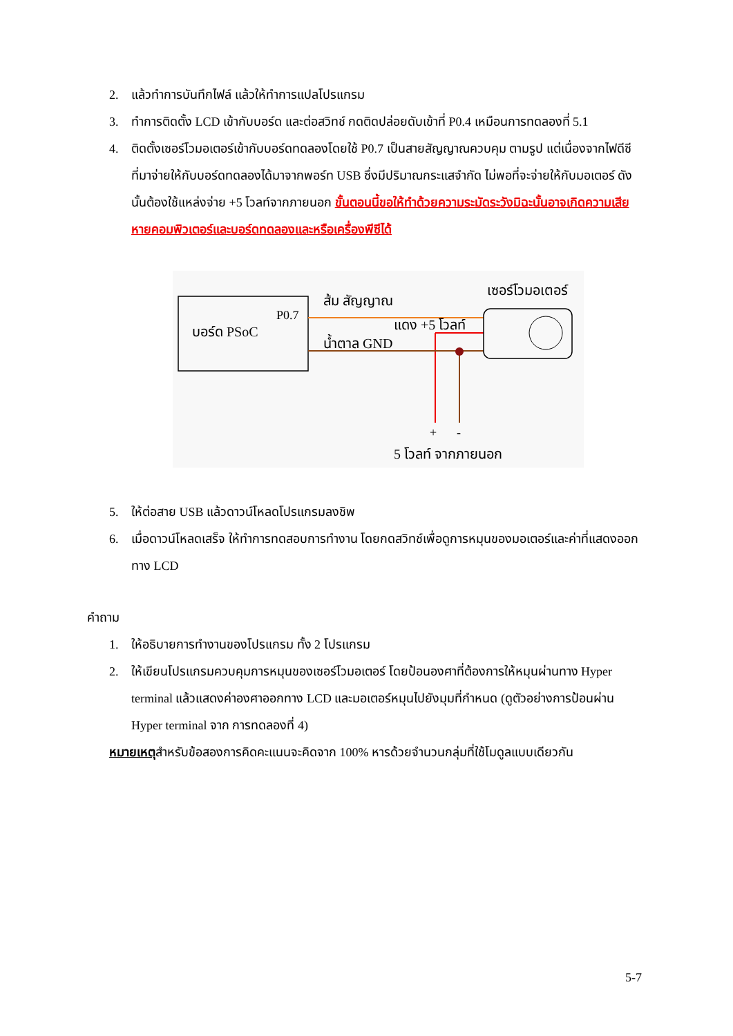2. แล้วทำการบันทึกไฟล์ แล้วให้ทำการแปลโปรแกรม
3. ทำการติดตั้ง LCD เข้ากับบอร์ด และต่อสวิทช์ กดติดปล่อยดับเข้าที่ P0.4 เหมือนการทดลองที่ 5.1
4. ติดตั้งเซอร์โวมอเตอร์เข้ากับบอร์ดทดลองโดยใช้ P0.7 เป็นสายสัญญาณควบคุม ตามรูป แต่เนื่องจากไฟดีซีที่มาจ่ายให้กับบอร์ดทดลองได้มาจากพอร์ท USB ซึ่งมีปริมาณกระแสจำกัด ไม่พอที่จะจ่ายให้กับมอเตอร์ ดังนั้นต้องใช้แหล่งจ่าย +5 โวลท์จากภายนอก ขั้นตอนนี้ขอให้ทำด้วยความระมัดระวังมิฉะนั้นอาจเกิดความเสียหายคอมพิวเตอร์และบอร์ดทดลองและหรือเครื่องพีซีได้
บอร์ด PSoC
P0.7
ส้ม สัญญาณ
เซอร์โวมอเตอร์
แดง +5 โวลท์
น้ำตาล GND
+
-
5 โวลท์ จากภายนอก
5. ให้ต่อสาย USB แล้วดาวน์โหลดโปรแกรมลงชิพ
6. เมื่อดาวน์โหลดเสร็จ ให้ทำการทดสอบการทำงาน โดยกดสวิทช์เพื่อดูการหมุนของมอเตอร์และค่าที่แสดงออกทาง LCD
คำถาม
1. ให้อธิบายการทำงานของโปรแกรม ทั้ง 2 โปรแกรม
2. ให้เขียนโปรแกรมควบคุมการหมุนของเซอร์โวมอเตอร์ โดยป้อนองศาที่ต้องการให้หมุนผ่านทาง Hyper terminal แล้วแสดงค่าองศาออกทาง LCD และมอเตอร์หมุนไปยังมุมที่กำหนด (ดูตัวอย่างการป้อนผ่าน Hyper terminal จาก การทดลองที่ 4)
หมายเหตุสำหรับข้อสองการคิดคะแนนจะคิดจาก 100% หารด้วยจำนวนกลุ่มที่ใช้โมดูลแบบเดียวกัน
5-7